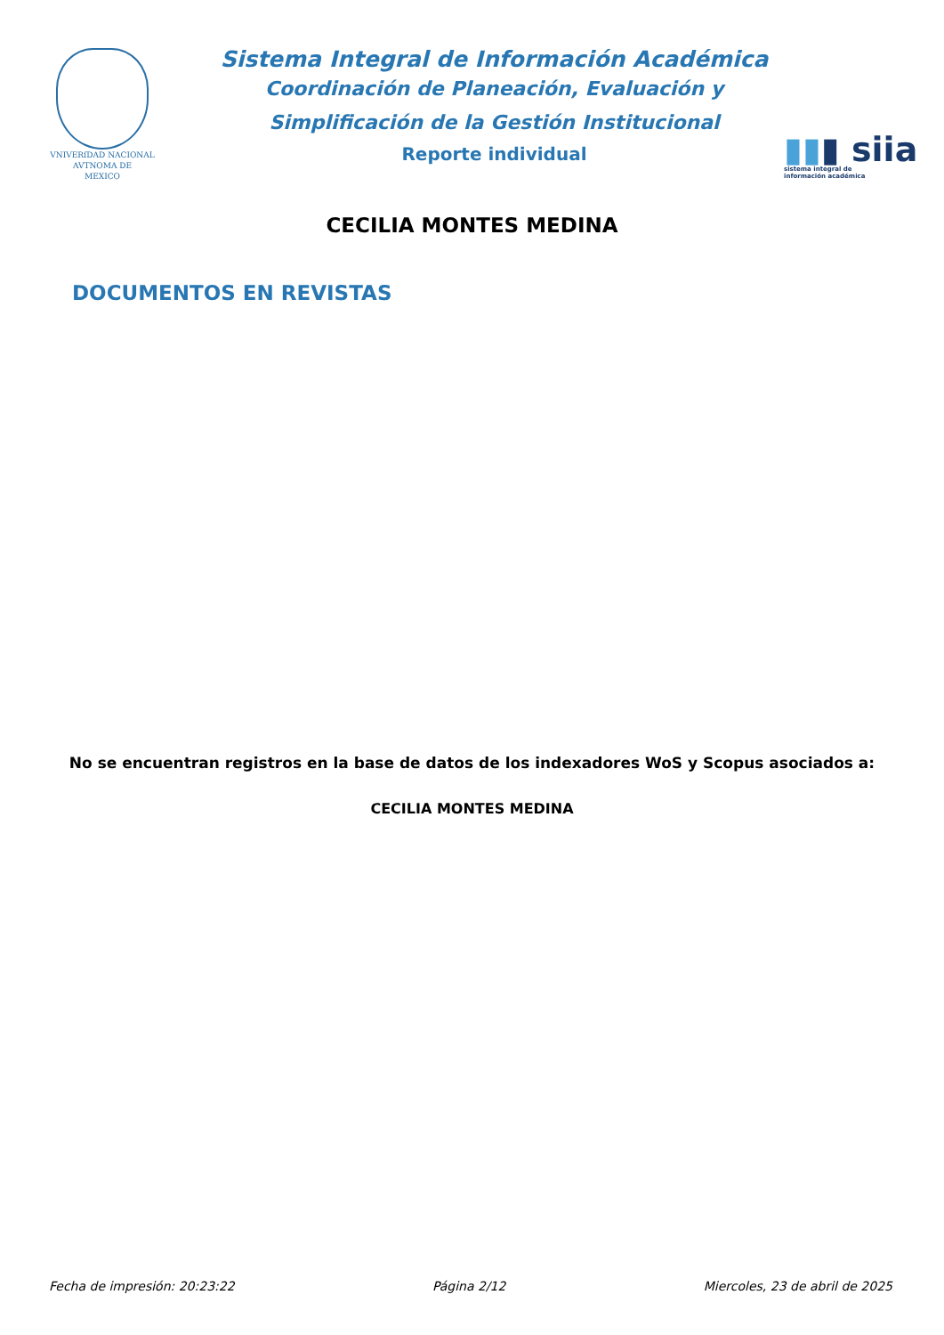VNIVERſDAD NACIONAL
AVTNOMA DE
MEXICO
Sistema Integral de Información Académica
Coordinación de Planeación, Evaluación y
Simplificación de la Gestión Institucional
Reporte individual
▮▮▮ siia
sistema integral de
información académica
CECILIA MONTES MEDINA
DOCUMENTOS EN REVISTAS
No se encuentran registros en la base de datos de los indexadores WoS y Scopus asociados a:
CECILIA MONTES MEDINA
Fecha de impresión: 20:23:22 Página 2/12 Miercoles, 23 de abril de 2025